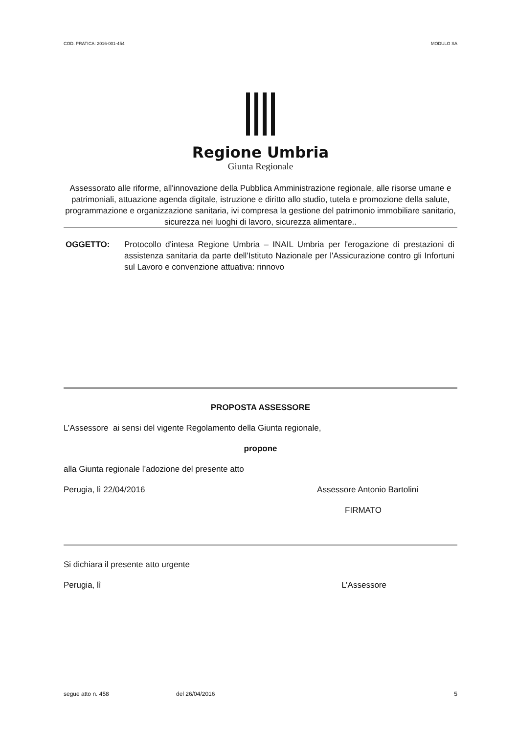COD. PRATICA: 2016-001-454 MODULO SA
Regione Umbria
Giunta Regionale
Assessorato alle riforme, all'innovazione della Pubblica Amministrazione regionale, alle risorse umane e patrimoniali, attuazione agenda digitale, istruzione e diritto allo studio, tutela e promozione della salute, programmazione e organizzazione sanitaria, ivi compresa la gestione del patrimonio immobiliare sanitario, sicurezza nei luoghi di lavoro, sicurezza alimentare..
OGGETTO: Protocollo d'intesa Regione Umbria – INAIL Umbria per l'erogazione di prestazioni di assistenza sanitaria da parte dell'Istituto Nazionale per l'Assicurazione contro gli Infortuni sul Lavoro e convenzione attuativa: rinnovo
PROPOSTA ASSESSORE
L’Assessore ai sensi del vigente Regolamento della Giunta regionale,
propone
alla Giunta regionale l’adozione del presente atto
Perugia, lì 22/04/2016 Assessore Antonio Bartolini
FIRMATO
Si dichiara il presente atto urgente
Perugia, lì L’Assessore
segue atto n. 458 del 26/04/2016 5